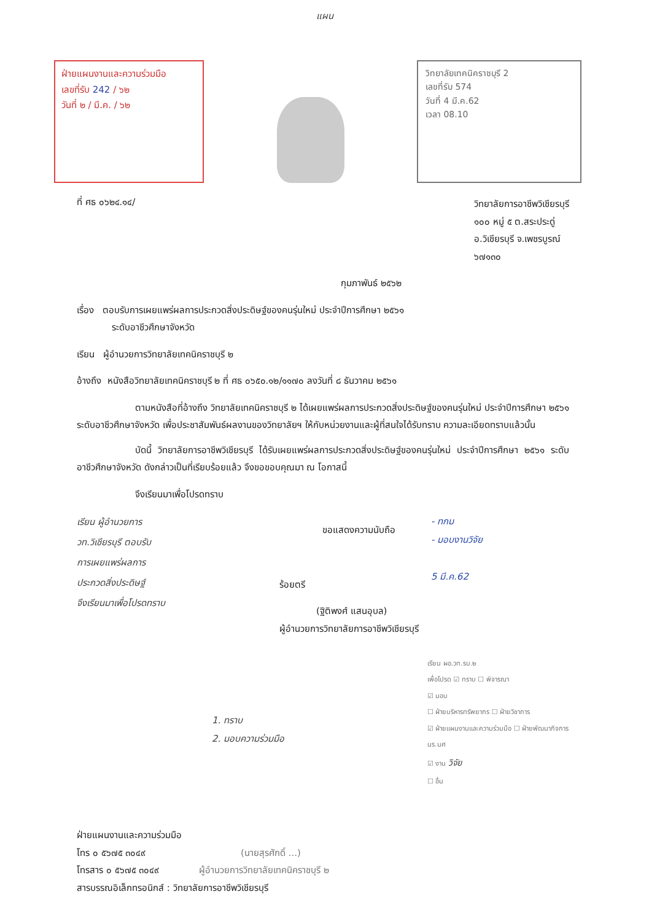แผน
ฝ่ายแผนงานและความร่วมมือ
เลขที่รับ 242 / ๖๒
วันที่ ๒ / มี.ค. / ๖๒
วิทยาลัยเทคนิคราชบุรี 2
เลขที่รับ 574
วันที่ 4 มี.ค.62
เวลา 08.10
ที่ ศธ ๐๖๒๔.๑๔/
วิทยาลัยการอาชีพวิเชียรบุรี
๑๐๐ หมู่ ๕ ต.สระประดู่
อ.วิเชียรบุรี จ.เพชรบูรณ์
๖๗๑๓๐
กุมภาพันธ์ ๒๕๖๒
เรื่อง ตอบรับการเผยแพร่ผลการประกวดสิ่งประดิษฐ์ของคนรุ่นใหม่ ประจำปีการศึกษา ๒๕๖๑
ระดับอาชีวศึกษาจังหวัด
เรียน ผู้อำนวยการวิทยาลัยเทคนิคราชบุรี ๒
อ้างถึง หนังสือวิทยาลัยเทคนิคราชบุรี ๒ ที่ ศธ ๐๖๕๐.๑๒/๑๑๗๐ ลงวันที่ ๘ ธันวาคม ๒๕๖๑
ตามหนังสือที่อ้างถึง วิทยาลัยเทคนิคราชบุรี ๒ ได้เผยแพร่ผลการประกวดสิ่งประดิษฐ์ของคนรุ่นใหม่ ประจำปีการศึกษา ๒๕๖๑ ระดับอาชีวศึกษาจังหวัด เพื่อประชาสัมพันธ์ผลงานของวิทยาลัยฯ ให้กับหน่วยงานและผู้ที่สนใจได้รับทราบ ความละเอียดทราบแล้วนั้น
บัดนี้ วิทยาลัยการอาชีพวิเชียรบุรี ได้รับเผยแพร่ผลการประกวดสิ่งประดิษฐ์ของคนรุ่นใหม่ ประจำปีการศึกษา ๒๕๖๑ ระดับอาชีวศึกษาจังหวัด ดังกล่าวเป็นที่เรียบร้อยแล้ว จึงขอขอบคุณมา ณ โอกาสนี้
จึงเรียนมาเพื่อโปรดทราบ
เรียน ผู้อำนวยการ
วท.วิเชียรบุรี ตอบรับ
การเผยแพร่ผลการ
ประกวดสิ่งประดิษฐ์
จึงเรียนมาเพื่อโปรดทราบ
ขอแสดงความนับถือ
ร้อยตรี
(ฐิติพงศ์ แสนอุบล)
ผู้อำนวยการวิทยาลัยการอาชีพวิเชียรบุรี
- ทกม
- มอบงานวิจัย
5 มี.ค.62
1. ทราบ
2. มอบความร่วมมือ
เรียน ผอ.วท.รบ.๒
เพื่อโปรด ☑ ทราบ ☐ พิจารณา
☑ มอบ
☐ ฝ่ายบริหารทรัพยากร ☐ ฝ่ายวิชาการ
☑ ฝ่ายแผนงานและความร่วมมือ ☐ ฝ่ายพัฒนากิจการ นร.นศ
☑ งาน วิจัย
☐ อื่น
ฝ่ายแผนงานและความร่วมมือ
โทร ๐ ๕๖๗๕ ๓๐๔๙ (นายสุรศักดิ์ ...)
โทรสาร ๐ ๕๖๗๕ ๓๐๔๙ ผู้อำนวยการวิทยาลัยเทคนิคราชบุรี ๒
สารบรรณอิเล็กทรอนิกส์ : วิทยาลัยการอาชีพวิเชียรบุรี